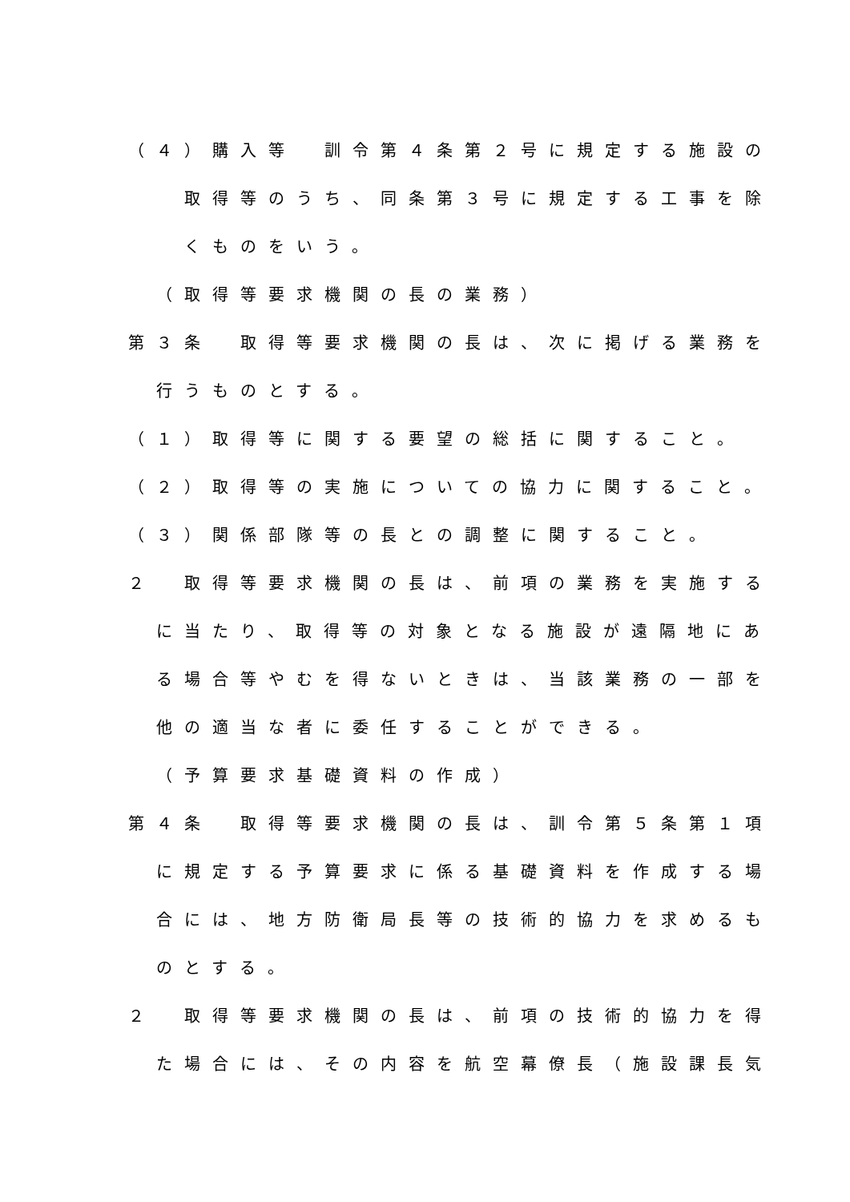（４）購入等　訓令第４条第２号に規定する施設の
取得等のうち、同条第３号に規定する工事を除
くものをいう。
（取得等要求機関の長の業務）
第３条　取得等要求機関の長は、次に掲げる業務を
行うものとする。
（１）取得等に関する要望の総括に関すること。
（２）取得等の実施についての協力に関すること。
（３）関係部隊等の長との調整に関すること。
２　取得等要求機関の長は、前項の業務を実施する
に当たり、取得等の対象となる施設が遠隔地にあ
る場合等やむを得ないときは、当該業務の一部を
他の適当な者に委任することができる。
（予算要求基礎資料の作成）
第４条　取得等要求機関の長は、訓令第５条第１項
に規定する予算要求に係る基礎資料を作成する場
合には、地方防衛局長等の技術的協力を求めるも
のとする。
２　取得等要求機関の長は、前項の技術的協力を得
た場合には、その内容を航空幕僚長（施設課長気